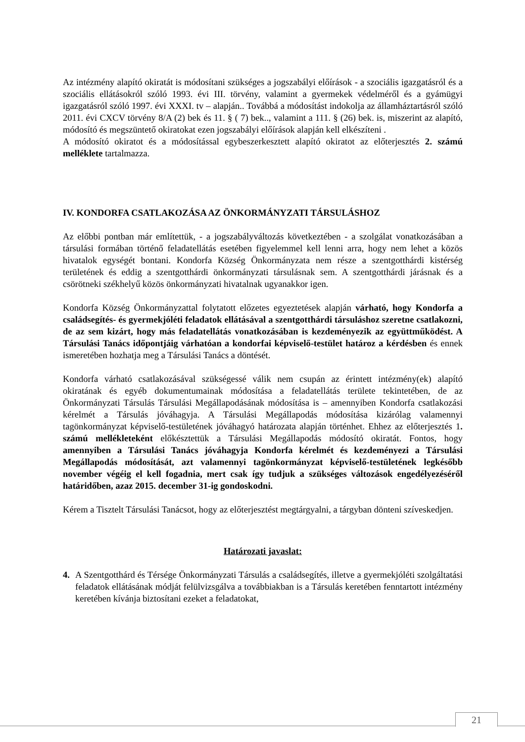Az intézmény alapító okiratát is módosítani szükséges a jogszabályi előírások - a szociális igazgatásról és a szociális ellátásokról szóló 1993. évi III. törvény, valamint a gyermekek védelméről és a gyámügyi igazgatásról szóló 1997. évi XXXI. tv – alapján.. Továbbá a módosítást indokolja az államháztartásról szóló 2011. évi CXCV törvény 8/A (2) bek és 11. § ( 7) bek.., valamint a 111. § (26) bek. is, miszerint az alapító, módosító és megszüntető okiratokat ezen jogszabályi előírások alapján kell elkészíteni .
A módosító okiratot és a módosítással egybeszerkesztett alapító okiratot az előterjesztés 2. számú melléklete tartalmazza.
IV. KONDORFA CSATLAKOZÁSA AZ ÖNKORMÁNYZATI TÁRSULÁSHOZ
Az előbbi pontban már említettük, - a jogszabályváltozás következtében - a szolgálat vonatkozásában a társulási formában történő feladatellátás esetében figyelemmel kell lenni arra, hogy nem lehet a közös hivatalok egységét bontani. Kondorfa Község Önkormányzata nem része a szentgotthárdi kistérség területének és eddig a szentgotthárdi önkormányzati társulásnak sem. A szentgotthárdi járásnak és a csörötneki székhelyű közös önkormányzati hivatalnak ugyanakkor igen.
Kondorfa Község Önkormányzattal folytatott előzetes egyeztetések alapján várható, hogy Kondorfa a családsegítés- és gyermekjóléti feladatok ellátásával a szentgotthárdi társuláshoz szeretne csatlakozni, de az sem kizárt, hogy más feladatellátás vonatkozásában is kezdeményezik az együttműködést. A Társulási Tanács időpontjáig várhatóan a kondorfai képviselő-testület határoz a kérdésben és ennek ismeretében hozhatja meg a Társulási Tanács a döntését.
Kondorfa várható csatlakozásával szükségessé válik nem csupán az érintett intézmény(ek) alapító okiratának és egyéb dokumentumainak módosítása a feladatellátás területe tekintetében, de az Önkormányzati Társulás Társulási Megállapodásának módosítása is – amennyiben Kondorfa csatlakozási kérelmét a Társulás jóváhagyja. A Társulási Megállapodás módosítása kizárólag valamennyi tagönkormányzat képviselő-testületének jóváhagyó határozata alapján történhet. Ehhez az előterjesztés 1. számú mellékleteként előkésztettük a Társulási Megállapodás módosító okiratát. Fontos, hogy amennyiben a Társulási Tanács jóváhagyja Kondorfa kérelmét és kezdeményezi a Társulási Megállapodás módosítását, azt valamennyi tagönkormányzat képviselő-testületének legkésőbb november végéig el kell fogadnia, mert csak így tudjuk a szükséges változások engedélyezéséről határidőben, azaz 2015. december 31-ig gondoskodni.
Kérem a Tisztelt Társulási Tanácsot, hogy az előterjesztést megtárgyalni, a tárgyban dönteni szíveskedjen.
Határozati javaslat:
4. A Szentgotthárd és Térsége Önkormányzati Társulás a családsegítés, illetve a gyermekjóléti szolgáltatási feladatok ellátásának módját felülvizsgálva a továbbiakban is a Társulás keretében fenntartott intézmény keretében kívánja biztosítani ezeket a feladatokat,
21